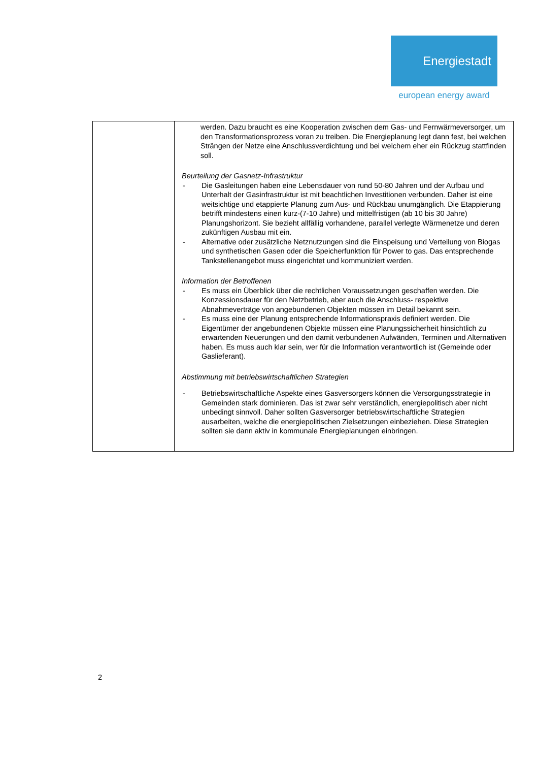Energiestadt
european energy award
| | werden. Dazu braucht es eine Kooperation zwischen dem Gas- und Fernwärmeversorger, um den Transformationsprozess voran zu treiben. Die Energieplanung legt dann fest, bei welchen Strängen der Netze eine Anschlussverdichtung und bei welchem eher ein Rückzug stattfinden soll. Beurteilung der Gasnetz-Infrastruktur - Die Gasleitungen haben eine Lebensdauer von rund 50-80 Jahren und der Aufbau und Unterhalt der Gasinfrastruktur ist mit beachtlichen Investitionen verbunden. Daher ist eine weitsichtige und etappierte Planung zum Aus- und Rückbau unumgänglich. Die Etappierung betrifft mindestens einen kurz-(7-10 Jahre) und mittelfristigen (ab 10 bis 30 Jahre) Planungshorizont. Sie bezieht allfällig vorhandene, parallel verlegte Wärmenetze und deren zukünftigen Ausbau mit ein. - Alternative oder zusätzliche Netznutzungen sind die Einspeisung und Verteilung von Biogas und synthetischen Gasen oder die Speicherfunktion für Power to gas. Das entsprechende Tankstellenangebot muss eingerichtet und kommuniziert werden. Information der Betroffenen - Es muss ein Überblick über die rechtlichen Voraussetzungen geschaffen werden. Die Konzessionsdauer für den Netzbetrieb, aber auch die Anschluss- respektive Abnahmeverträge von angebundenen Objekten müssen im Detail bekannt sein. - Es muss eine der Planung entsprechende Informationspraxis definiert werden. Die Eigentümer der angebundenen Objekte müssen eine Planungssicherheit hinsichtlich zu erwartenden Neuerungen und den damit verbundenen Aufwänden, Terminen und Alternativen haben. Es muss auch klar sein, wer für die Information verantwortlich ist (Gemeinde oder Gaslieferant). Abstimmung mit betriebswirtschaftlichen Strategien - Betriebswirtschaftliche Aspekte eines Gasversorgers können die Versorgungsstrategie in Gemeinden stark dominieren. Das ist zwar sehr verständlich, energiepolitisch aber nicht unbedingt sinnvoll. Daher sollten Gasversorger betriebswirtschaftliche Strategien ausarbeiten, welche die energiepolitischen Zielsetzungen einbeziehen. Diese Strategien sollten sie dann aktiv in kommunale Energieplanungen einbringen. |
2